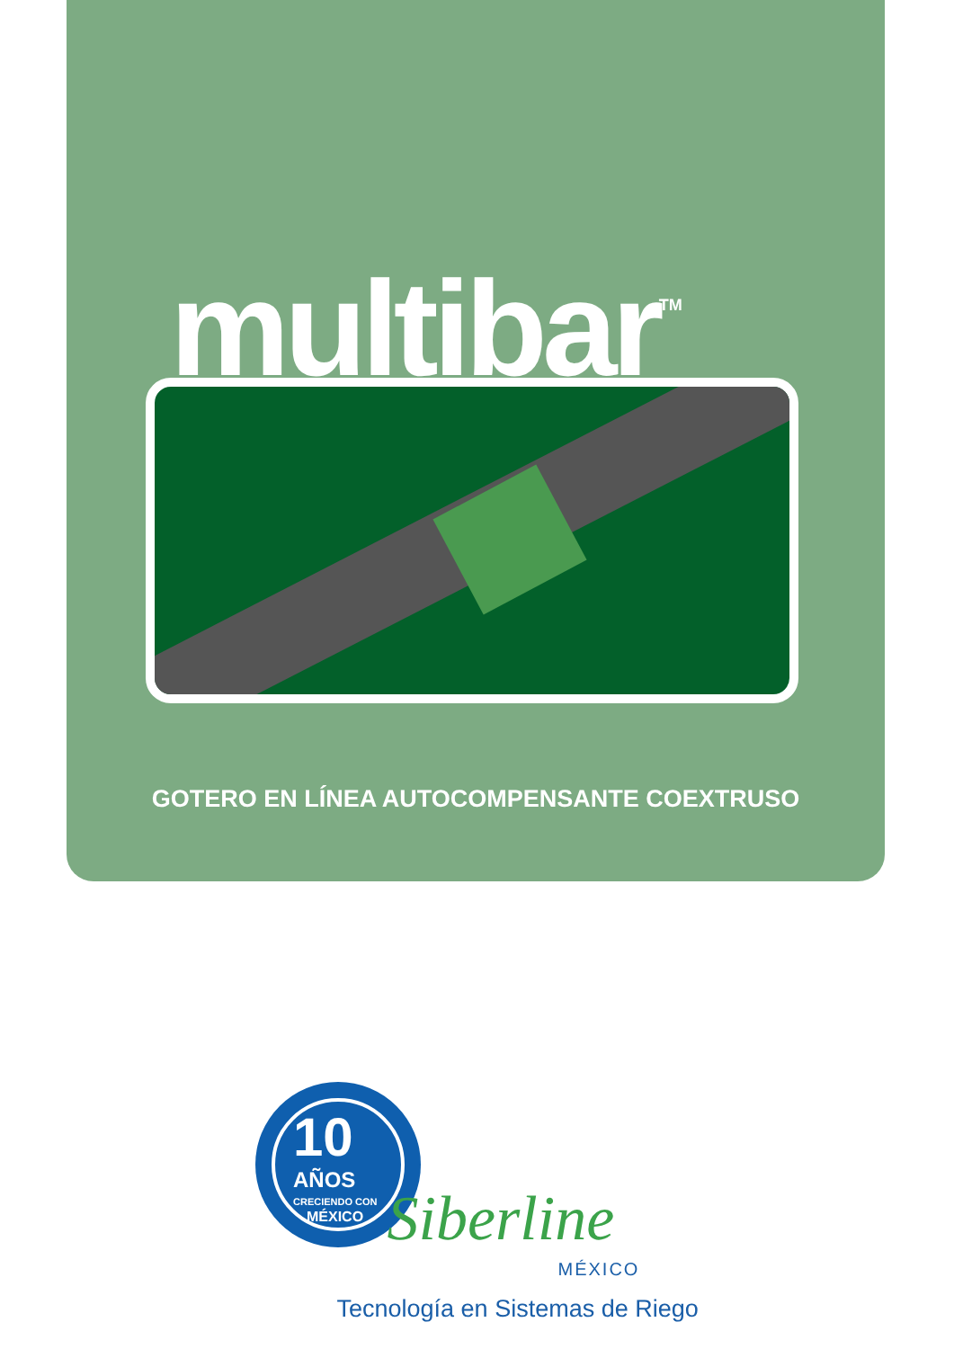multibar<sup>TM</sup>
GOTERO EN LÍNEA AUTOCOMPENSANTE COEXTRUSO
10
AÑOS
CRECIENDO CON
MÉXICO
Siberline
MÉXICO
Tecnología en Sistemas de Riego